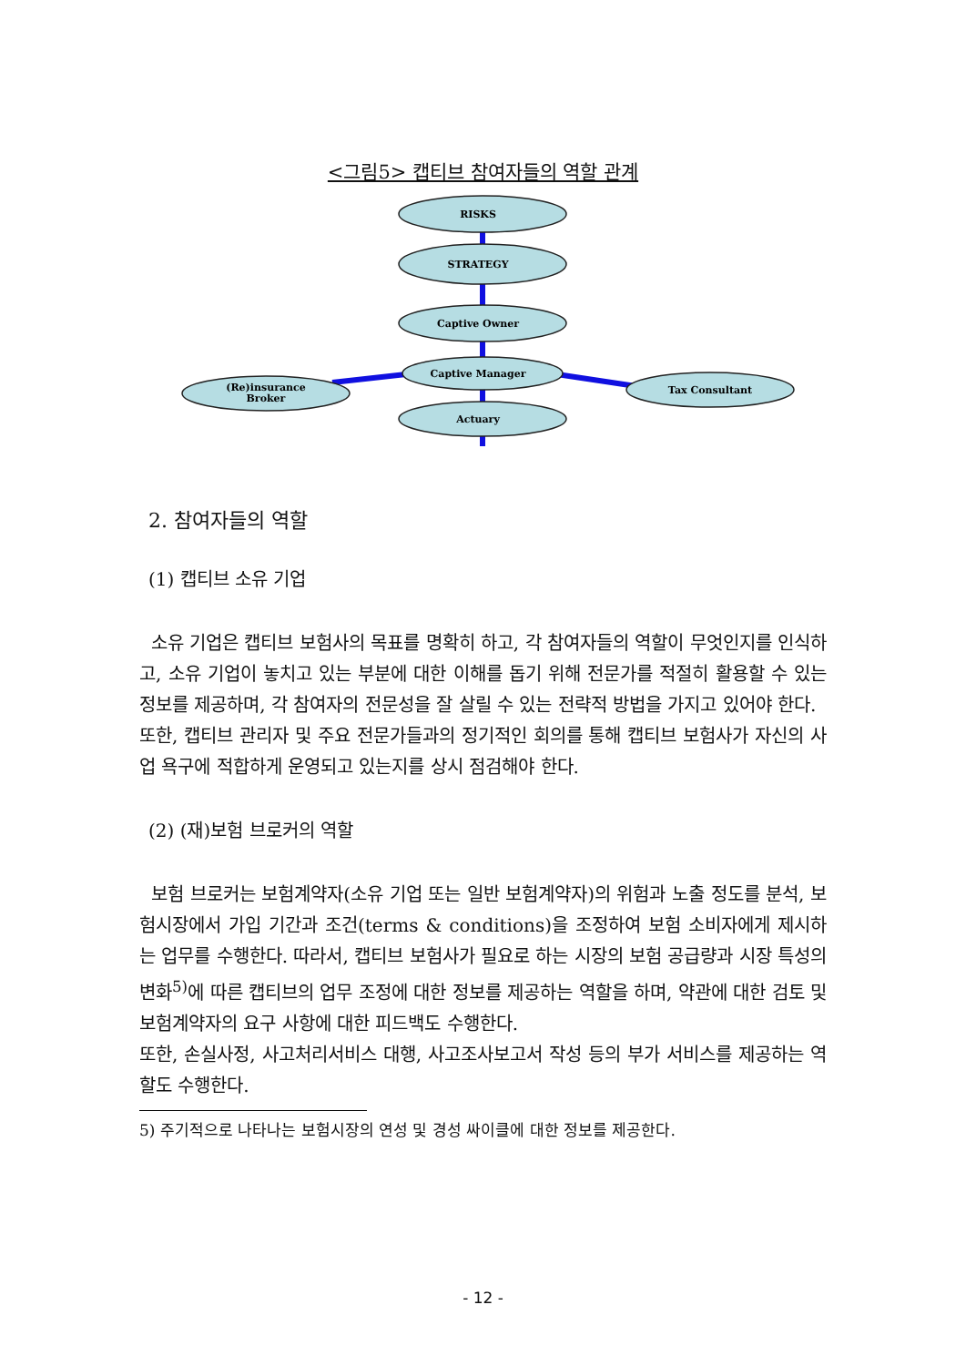<그림5> 캡티브 참여자들의 역할 관계
RISKS
STRATEGY
Captive Owner
Captive Manager
(Re)insurance
Broker
Tax Consultant
Actuary
2. 참여자들의 역할
(1) 캡티브 소유 기업
소유 기업은 캡티브 보험사의 목표를 명확히 하고, 각 참여자들의 역할이 무엇인지를 인식하고, 소유 기업이 놓치고 있는 부분에 대한 이해를 돕기 위해 전문가를 적절히 활용할 수 있는 정보를 제공하며, 각 참여자의 전문성을 잘 살릴 수 있는 전략적 방법을 가지고 있어야 한다.
또한, 캡티브 관리자 및 주요 전문가들과의 정기적인 회의를 통해 캡티브 보험사가 자신의 사업 욕구에 적합하게 운영되고 있는지를 상시 점검해야 한다.
(2) (재)보험 브로커의 역할
보험 브로커는 보험계약자(소유 기업 또는 일반 보험계약자)의 위험과 노출 정도를 분석, 보험시장에서 가입 기간과 조건(terms & conditions)을 조정하여 보험 소비자에게 제시하는 업무를 수행한다. 따라서, 캡티브 보험사가 필요로 하는 시장의 보험 공급량과 시장 특성의 변화<sup>5)</sup>에 따른 캡티브의 업무 조정에 대한 정보를 제공하는 역할을 하며, 약관에 대한 검토 및 보험계약자의 요구 사항에 대한 피드백도 수행한다.
또한, 손실사정, 사고처리서비스 대행, 사고조사보고서 작성 등의 부가 서비스를 제공하는 역할도 수행한다.
5) 주기적으로 나타나는 보험시장의 연성 및 경성 싸이클에 대한 정보를 제공한다.
- 12 -